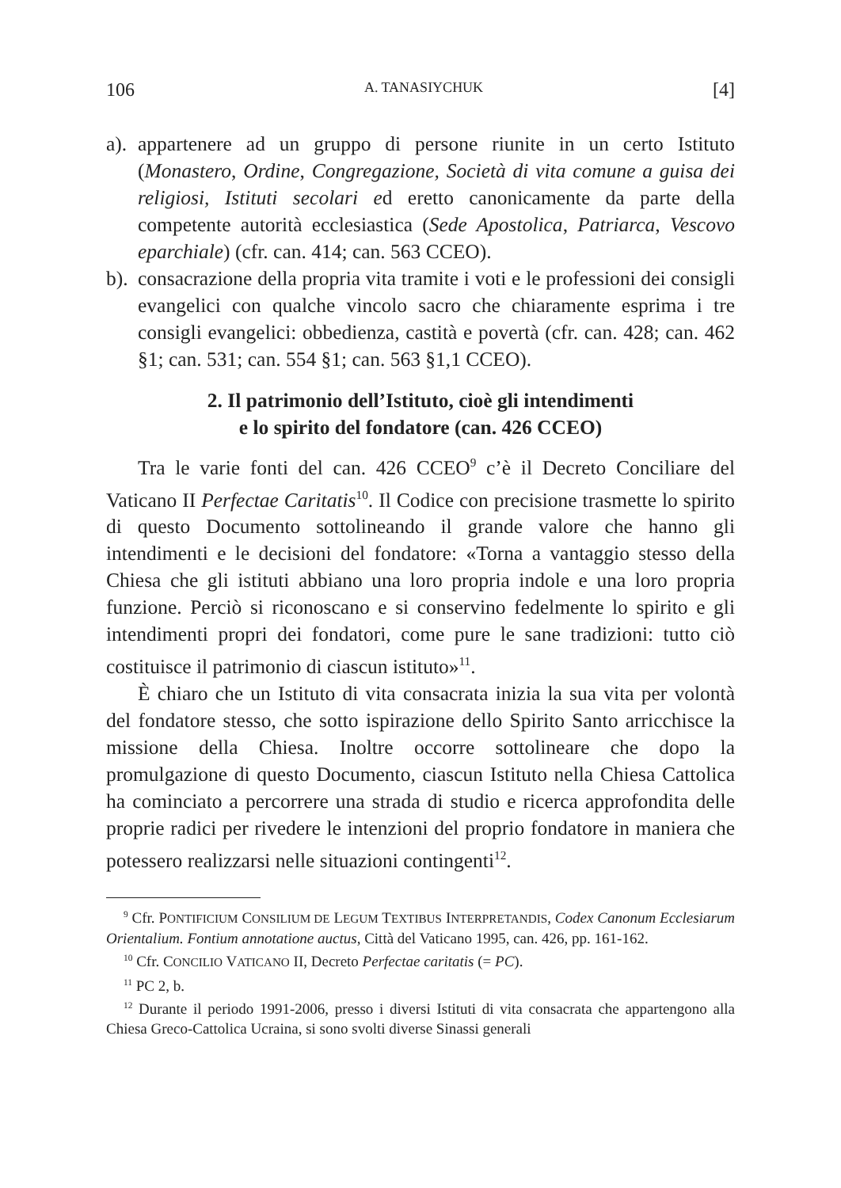106 A. TANASIYCHUK [4]
a).
appartenere ad un gruppo di persone riunite in un certo Istituto (Monastero, Ordine, Congregazione, Società di vita comune a guisa dei religiosi, Istituti secolari ed eretto canonicamente da parte della competente autorità ecclesiastica (Sede Apostolica, Patriarca, Vescovo eparchiale) (cfr. can. 414; can. 563 CCEO).
b).
consacrazione della propria vita tramite i voti e le professioni dei consigli evangelici con qualche vincolo sacro che chiaramente esprima i tre consigli evangelici: obbedienza, castità e povertà (cfr. can. 428; can. 462 §1; can. 531; can. 554 §1; can. 563 §1,1 CCEO).
2. Il patrimonio dell’Istituto, cioè gli intendimenti
e lo spirito del fondatore (can. 426 CCEO)
Tra le varie fonti del can. 426 CCEO<sup>9</sup> c’è il Decreto Conciliare del Vaticano II Perfectae Caritatis<sup>10</sup>. Il Codice con precisione trasmette lo spirito di questo Documento sottolineando il grande valore che hanno gli intendimenti e le decisioni del fondatore: «Torna a vantaggio stesso della Chiesa che gli istituti abbiano una loro propria indole e una loro propria funzione. Perciò si riconoscano e si conservino fedelmente lo spirito e gli intendimenti propri dei fondatori, come pure le sane tradizioni: tutto ciò costituisce il patrimonio di ciascun istituto»<sup>11</sup>.
È chiaro che un Istituto di vita consacrata inizia la sua vita per volontà del fondatore stesso, che sotto ispirazione dello Spirito Santo arricchisce la missione della Chiesa. Inoltre occorre sottolineare che dopo la promulgazione di questo Documento, ciascun Istituto nella Chiesa Cattolica ha cominciato a percorrere una strada di studio e ricerca approfondita delle proprie radici per rivedere le intenzioni del proprio fondatore in maniera che potessero realizzarsi nelle situazioni contingenti<sup>12</sup>.
<sup>9</sup> Cfr. PONTIFICIUM CONSILIUM DE LEGUM TEXTIBUS INTERPRETANDIS, Codex Canonum Ecclesiarum Orientalium. Fontium annotatione auctus, Città del Vaticano 1995, can. 426, pp. 161-162.
<sup>10</sup> Cfr. CONCILIO VATICANO II, Decreto Perfectae caritatis (= PC).
<sup>11</sup> PC 2, b.
<sup>12</sup> Durante il periodo 1991-2006, presso i diversi Istituti di vita consacrata che appartengono alla Chiesa Greco-Cattolica Ucraina, si sono svolti diverse Sinassi generali